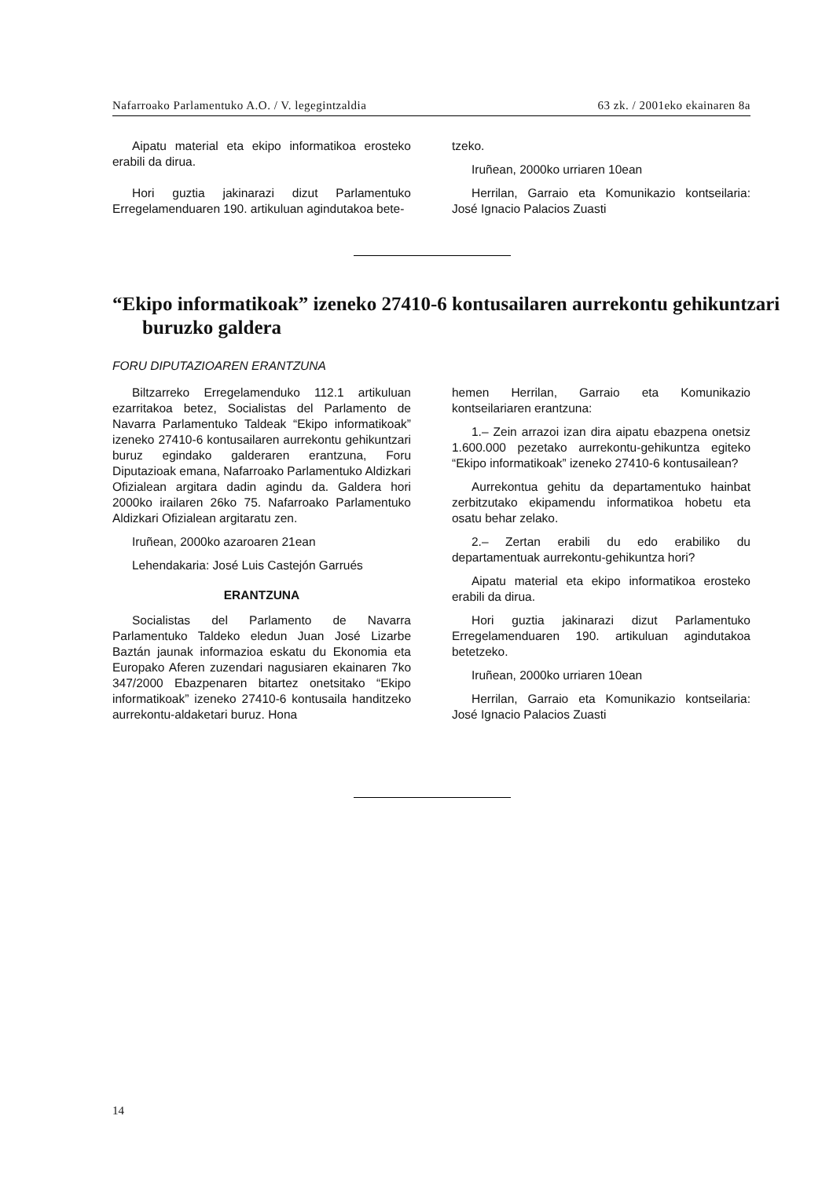Nafarroako Parlamentuko A.O. / V. legegintzaldia 63 zk. / 2001eko ekainaren 8a
Aipatu material eta ekipo informatikoa erosteko erabili da dirua.
Hori guztia jakinarazi dizut Parlamentuko Erregelamenduaren 190. artikuluan agindutakoa bete-
tzeko.
Iruñean, 2000ko urriaren 10ean
Herrilan, Garraio eta Komunikazio kontseilaria: José Ignacio Palacios Zuasti
“Ekipo informatikoak” izeneko 27410-6 kontusailaren aurrekontu gehikuntzari buruzko galdera
FORU DIPUTAZIOAREN ERANTZUNA
Biltzarreko Erregelamenduko 112.1 artikuluan ezarritakoa betez, Socialistas del Parlamento de Navarra Parlamentuko Taldeak “Ekipo informatikoak” izeneko 27410-6 kontusailaren aurrekontu gehikuntzari buruz egindako galderaren erantzuna, Foru Diputazioak emana, Nafarroako Parlamentuko Aldizkari Ofizialean argitara dadin agindu da. Galdera hori 2000ko irailaren 26ko 75. Nafarroako Parlamentuko Aldizkari Ofizialean argitaratu zen.
Iruñean, 2000ko azaroaren 21ean
Lehendakaria: José Luis Castejón Garrués
ERANTZUNA
Socialistas del Parlamento de Navarra Parlamentuko Taldeko eledun Juan José Lizarbe Baztán jaunak informazioa eskatu du Ekonomia eta Europako Aferen zuzendari nagusiaren ekainaren 7ko 347/2000 Ebazpenaren bitartez onetsitako “Ekipo informatikoak” izeneko 27410-6 kontusaila handitzeko aurrekontu-aldaketari buruz. Hona
hemen Herrilan, Garraio eta Komunikazio kontseilariaren erantzuna:
1.– Zein arrazoi izan dira aipatu ebazpena onetsiz 1.600.000 pezetako aurrekontu-gehikuntza egiteko “Ekipo informatikoak” izeneko 27410-6 kontusailean?
Aurrekontua gehitu da departamentuko hainbat zerbitzutako ekipamendu informatikoa hobetu eta osatu behar zelako.
2.– Zertan erabili du edo erabiliko du departamentuak aurrekontu-gehikuntza hori?
Aipatu material eta ekipo informatikoa erosteko erabili da dirua.
Hori guztia jakinarazi dizut Parlamentuko Erregelamenduaren 190. artikuluan agindutakoa betetzeko.
Iruñean, 2000ko urriaren 10ean
Herrilan, Garraio eta Komunikazio kontseilaria: José Ignacio Palacios Zuasti
14